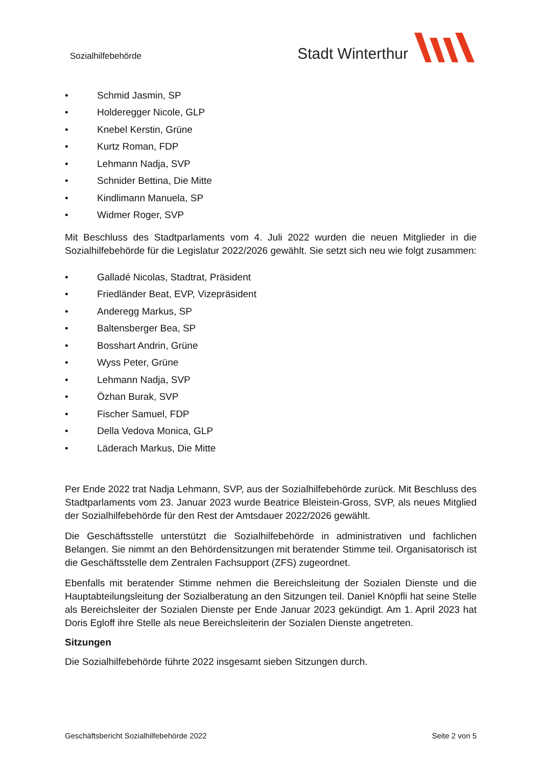Sozialhilfebehörde
Stadt Winterthur
• Schmid Jasmin, SP
• Holderegger Nicole, GLP
• Knebel Kerstin, Grüne
• Kurtz Roman, FDP
• Lehmann Nadja, SVP
• Schnider Bettina, Die Mitte
• Kindlimann Manuela, SP
• Widmer Roger, SVP
Mit Beschluss des Stadtparlaments vom 4. Juli 2022 wurden die neuen Mitglieder in die Sozialhilfebehörde für die Legislatur 2022/2026 gewählt. Sie setzt sich neu wie folgt zusammen:
• Galladé Nicolas, Stadtrat, Präsident
• Friedländer Beat, EVP, Vizepräsident
• Anderegg Markus, SP
• Baltensberger Bea, SP
• Bosshart Andrin, Grüne
• Wyss Peter, Grüne
• Lehmann Nadja, SVP
• Özhan Burak, SVP
• Fischer Samuel, FDP
• Della Vedova Monica, GLP
• Läderach Markus, Die Mitte
Per Ende 2022 trat Nadja Lehmann, SVP, aus der Sozialhilfebehörde zurück. Mit Beschluss des Stadtparlaments vom 23. Januar 2023 wurde Beatrice Bleistein-Gross, SVP, als neues Mitglied der Sozialhilfebehörde für den Rest der Amtsdauer 2022/2026 gewählt.
Die Geschäftsstelle unterstützt die Sozialhilfebehörde in administrativen und fachlichen Belangen. Sie nimmt an den Behördensitzungen mit beratender Stimme teil. Organisatorisch ist die Geschäftsstelle dem Zentralen Fachsupport (ZFS) zugeordnet.
Ebenfalls mit beratender Stimme nehmen die Bereichsleitung der Sozialen Dienste und die Hauptabteilungsleitung der Sozialberatung an den Sitzungen teil. Daniel Knöpfli hat seine Stelle als Bereichsleiter der Sozialen Dienste per Ende Januar 2023 gekündigt. Am 1. April 2023 hat Doris Egloff ihre Stelle als neue Bereichsleiterin der Sozialen Dienste angetreten.
Sitzungen
Die Sozialhilfebehörde führte 2022 insgesamt sieben Sitzungen durch.
Geschäftsbericht Sozialhilfebehörde 2022 Seite 2 von 5